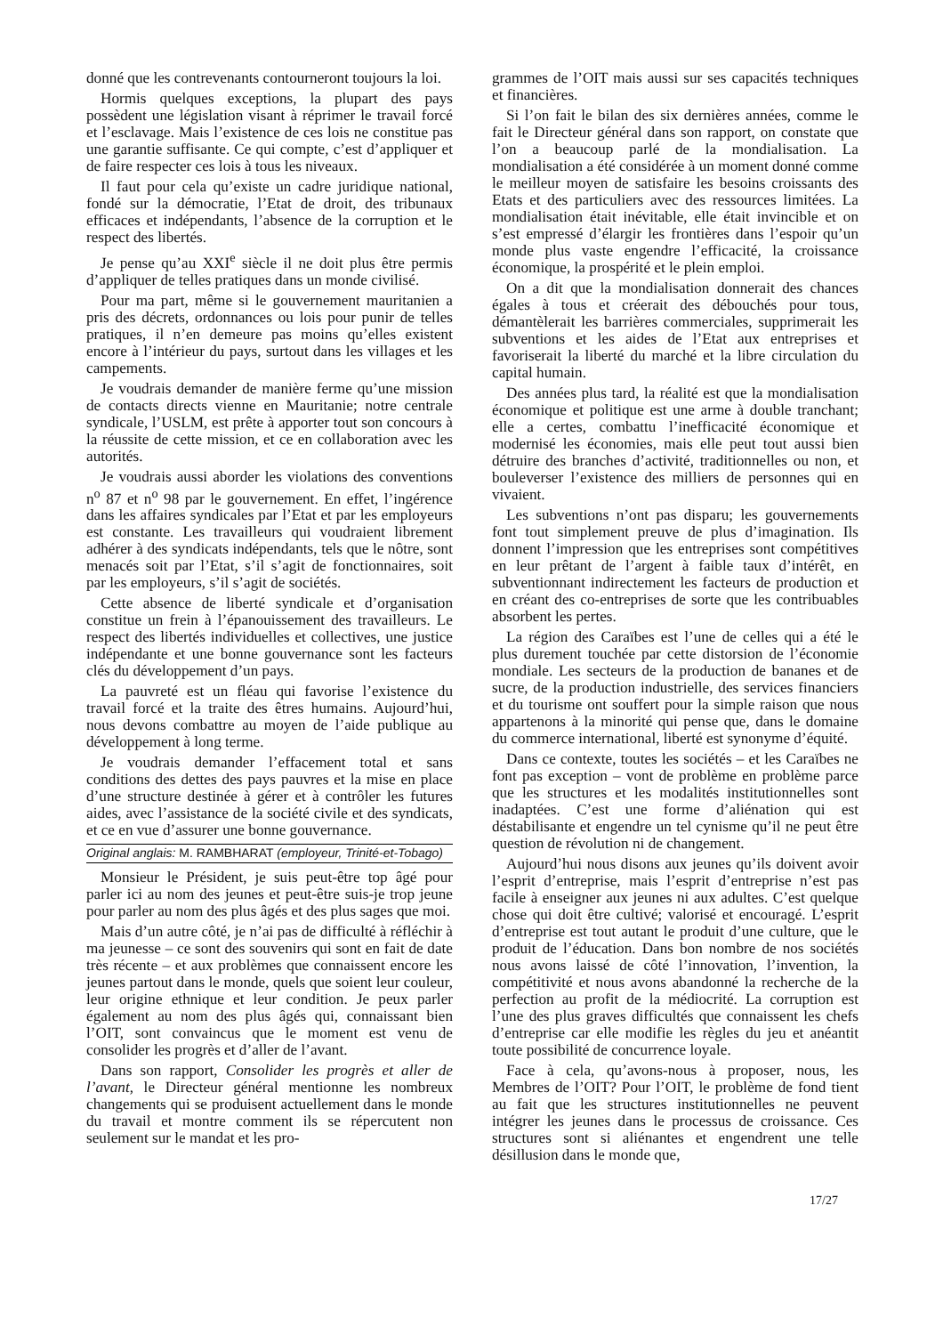donné que les contrevenants contourneront toujours la loi.
Hormis quelques exceptions, la plupart des pays possèdent une législation visant à réprimer le travail forcé et l’esclavage. Mais l’existence de ces lois ne constitue pas une garantie suffisante. Ce qui compte, c’est d’appliquer et de faire respecter ces lois à tous les niveaux.
Il faut pour cela qu’existe un cadre juridique national, fondé sur la démocratie, l’Etat de droit, des tribunaux efficaces et indépendants, l’absence de la corruption et le respect des libertés.
Je pense qu’au XXI<sup>e</sup> siècle il ne doit plus être permis d’appliquer de telles pratiques dans un monde civilisé.
Pour ma part, même si le gouvernement mauritanien a pris des décrets, ordonnances ou lois pour punir de telles pratiques, il n’en demeure pas moins qu’elles existent encore à l’intérieur du pays, surtout dans les villages et les campements.
Je voudrais demander de manière ferme qu’une mission de contacts directs vienne en Mauritanie; notre centrale syndicale, l’USLM, est prête à apporter tout son concours à la réussite de cette mission, et ce en collaboration avec les autorités.
Je voudrais aussi aborder les violations des conventions n<sup>o</sup> 87 et n<sup>o</sup> 98 par le gouvernement. En effet, l’ingérence dans les affaires syndicales par l’Etat et par les employeurs est constante. Les travailleurs qui voudraient librement adhérer à des syndicats indépendants, tels que le nôtre, sont menacés soit par l’Etat, s’il s’agit de fonctionnaires, soit par les employeurs, s’il s’agit de sociétés.
Cette absence de liberté syndicale et d’organisation constitue un frein à l’épanouissement des travailleurs. Le respect des libertés individuelles et collectives, une justice indépendante et une bonne gouvernance sont les facteurs clés du développement d’un pays.
La pauvreté est un fléau qui favorise l’existence du travail forcé et la traite des êtres humains. Aujourd’hui, nous devons combattre au moyen de l’aide publique au développement à long terme.
Je voudrais demander l’effacement total et sans conditions des dettes des pays pauvres et la mise en place d’une structure destinée à gérer et à contrôler les futures aides, avec l’assistance de la société civile et des syndicats, et ce en vue d’assurer une bonne gouvernance.
Original anglais: M. RAMBHARAT (employeur, Trinité-et-Tobago)
Monsieur le Président, je suis peut-être top âgé pour parler ici au nom des jeunes et peut-être suis-je trop jeune pour parler au nom des plus âgés et des plus sages que moi.
Mais d’un autre côté, je n’ai pas de difficulté à réfléchir à ma jeunesse – ce sont des souvenirs qui sont en fait de date très récente – et aux problèmes que connaissent encore les jeunes partout dans le monde, quels que soient leur couleur, leur origine ethnique et leur condition. Je peux parler également au nom des plus âgés qui, connaissant bien l’OIT, sont convaincus que le moment est venu de consolider les progrès et d’aller de l’avant.
Dans son rapport, Consolider les progrès et aller de l’avant, le Directeur général mentionne les nombreux changements qui se produisent actuellement dans le monde du travail et montre comment ils se répercutent non seulement sur le mandat et les pro-
grammes de l’OIT mais aussi sur ses capacités techniques et financières.
Si l’on fait le bilan des six dernières années, comme le fait le Directeur général dans son rapport, on constate que l’on a beaucoup parlé de la mondialisation. La mondialisation a été considérée à un moment donné comme le meilleur moyen de satisfaire les besoins croissants des Etats et des particuliers avec des ressources limitées. La mondialisation était inévitable, elle était invincible et on s’est empressé d’élargir les frontières dans l’espoir qu’un monde plus vaste engendre l’efficacité, la croissance économique, la prospérité et le plein emploi.
On a dit que la mondialisation donnerait des chances égales à tous et créerait des débouchés pour tous, démantèlerait les barrières commerciales, supprimerait les subventions et les aides de l’Etat aux entreprises et favoriserait la liberté du marché et la libre circulation du capital humain.
Des années plus tard, la réalité est que la mondialisation économique et politique est une arme à double tranchant; elle a certes, combattu l’inefficacité économique et modernisé les économies, mais elle peut tout aussi bien détruire des branches d’activité, traditionnelles ou non, et bouleverser l’existence des milliers de personnes qui en vivaient.
Les subventions n’ont pas disparu; les gouvernements font tout simplement preuve de plus d’imagination. Ils donnent l’impression que les entreprises sont compétitives en leur prêtant de l’argent à faible taux d’intérêt, en subventionnant indirectement les facteurs de production et en créant des co-entreprises de sorte que les contribuables absorbent les pertes.
La région des Caraïbes est l’une de celles qui a été le plus durement touchée par cette distorsion de l’économie mondiale. Les secteurs de la production de bananes et de sucre, de la production industrielle, des services financiers et du tourisme ont souffert pour la simple raison que nous appartenons à la minorité qui pense que, dans le domaine du commerce international, liberté est synonyme d’équité.
Dans ce contexte, toutes les sociétés – et les Caraïbes ne font pas exception – vont de problème en problème parce que les structures et les modalités institutionnelles sont inadaptées. C’est une forme d’aliénation qui est déstabilisante et engendre un tel cynisme qu’il ne peut être question de révolution ni de changement.
Aujourd’hui nous disons aux jeunes qu’ils doivent avoir l’esprit d’entreprise, mais l’esprit d’entreprise n’est pas facile à enseigner aux jeunes ni aux adultes. C’est quelque chose qui doit être cultivé; valorisé et encouragé. L’esprit d’entreprise est tout autant le produit d’une culture, que le produit de l’éducation. Dans bon nombre de nos sociétés nous avons laissé de côté l’innovation, l’invention, la compétitivité et nous avons abandonné la recherche de la perfection au profit de la médiocrité. La corruption est l’une des plus graves difficultés que connaissent les chefs d’entreprise car elle modifie les règles du jeu et anéantit toute possibilité de concurrence loyale.
Face à cela, qu’avons-nous à proposer, nous, les Membres de l’OIT? Pour l’OIT, le problème de fond tient au fait que les structures institutionnelles ne peuvent intégrer les jeunes dans le processus de croissance. Ces structures sont si aliénantes et engendrent une telle désillusion dans le monde que,
17/27